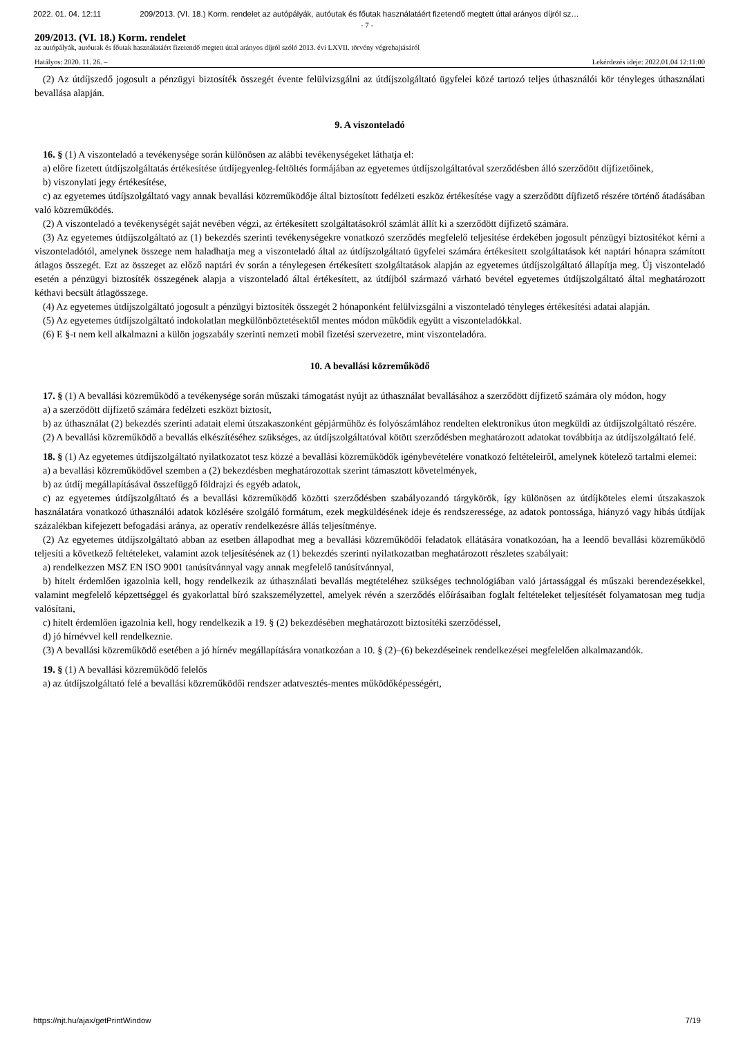2022. 01. 04. 12:11 209/2013. (VI. 18.) Korm. rendelet az autópályák, autóutak és főutak használatáért fizetendő megtett úttal arányos díjról sz…
- 7 -
209/2013. (VI. 18.) Korm. rendelet
az autópályák, autóutak és főutak használatáért fizetendő megtett úttal arányos díjról szóló 2013. évi LXVII. törvény végrehajtásáról
Hatályos: 2020. 11. 26. – Lekérdezés ideje: 2022.01.04 12:11:00
(2) Az útdíjszedő jogosult a pénzügyi biztosíték összegét évente felülvizsgálni az útdíjszolgáltató ügyfelei közé tartozó teljes úthasználói kör tényleges úthasználati bevallása alapján.
9. A viszonteladó
16. § (1) A viszonteladó a tevékenysége során különösen az alábbi tevékenységeket láthatja el:
a) előre fizetett útdíjszolgáltatás értékesítése útdíjegyenleg-feltöltés formájában az egyetemes útdíjszolgáltatóval szerződésben álló szerződött díjfizetőinek,
b) viszonylati jegy értékesítése,
c) az egyetemes útdíjszolgáltató vagy annak bevallási közreműködője által biztosított fedélzeti eszköz értékesítése vagy a szerződött díjfizető részére történő átadásában való közreműködés.
(2) A viszonteladó a tevékenységét saját nevében végzi, az értékesített szolgáltatásokról számlát állít ki a szerződött díjfizető számára.
(3) Az egyetemes útdíjszolgáltató az (1) bekezdés szerinti tevékenységekre vonatkozó szerződés megfelelő teljesítése érdekében jogosult pénzügyi biztosítékot kérni a viszonteladótól, amelynek összege nem haladhatja meg a viszonteladó által az útdíjszolgáltató ügyfelei számára értékesített szolgáltatások két naptári hónapra számított átlagos összegét. Ezt az összeget az előző naptári év során a ténylegesen értékesített szolgáltatások alapján az egyetemes útdíjszolgáltató állapítja meg. Új viszonteladó esetén a pénzügyi biztosíték összegének alapja a viszonteladó által értékesített, az útdíjból származó várható bevétel egyetemes útdíjszolgáltató által meghatározott kéthavi becsült átlagösszege.
(4) Az egyetemes útdíjszolgáltató jogosult a pénzügyi biztosíték összegét 2 hónaponként felülvizsgálni a viszonteladó tényleges értékesítési adatai alapján.
(5) Az egyetemes útdíjszolgáltató indokolatlan megkülönböztetésektől mentes módon működik együtt a viszonteladókkal.
(6) E §-t nem kell alkalmazni a külön jogszabály szerinti nemzeti mobil fizetési szervezetre, mint viszonteladóra.
10. A bevallási közreműködő
17. § (1) A bevallási közreműködő a tevékenysége során műszaki támogatást nyújt az úthasználat bevallásához a szerződött díjfizető számára oly módon, hogy
a) a szerződött díjfizető számára fedélzeti eszközt biztosít,
b) az úthasználat (2) bekezdés szerinti adatait elemi útszakaszonként gépjárműhöz és folyószámlához rendelten elektronikus úton megküldi az útdíjszolgáltató részére.
(2) A bevallási közreműködő a bevallás elkészítéséhez szükséges, az útdíjszolgáltatóval kötött szerződésben meghatározott adatokat továbbítja az útdíjszolgáltató felé.
18. § (1) Az egyetemes útdíjszolgáltató nyilatkozatot tesz közzé a bevallási közreműködők igénybevételére vonatkozó feltételeiről, amelynek kötelező tartalmi elemei:
a) a bevallási közreműködővel szemben a (2) bekezdésben meghatározottak szerint támasztott követelmények,
b) az útdíj megállapításával összefüggő földrajzi és egyéb adatok,
c) az egyetemes útdíjszolgáltató és a bevallási közreműködő közötti szerződésben szabályozandó tárgykörök, így különösen az útdíjköteles elemi útszakaszok használatára vonatkozó úthasználói adatok közlésére szolgáló formátum, ezek megküldésének ideje és rendszeressége, az adatok pontossága, hiányzó vagy hibás útdíjak százalékban kifejezett befogadási aránya, az operatív rendelkezésre állás teljesítménye.
(2) Az egyetemes útdíjszolgáltató abban az esetben állapodhat meg a bevallási közreműködői feladatok ellátására vonatkozóan, ha a leendő bevallási közreműködő teljesíti a következő feltételeket, valamint azok teljesítésének az (1) bekezdés szerinti nyilatkozatban meghatározott részletes szabályait:
a) rendelkezzen MSZ EN ISO 9001 tanúsítvánnyal vagy annak megfelelő tanúsítvánnyal,
b) hitelt érdemlően igazolnia kell, hogy rendelkezik az úthasználati bevallás megtételéhez szükséges technológiában való jártassággal és műszaki berendezésekkel, valamint megfelelő képzettséggel és gyakorlattal bíró szakszemélyzettel, amelyek révén a szerződés előírásaiban foglalt feltételeket teljesítését folyamatosan meg tudja valósítani,
c) hitelt érdemlően igazolnia kell, hogy rendelkezik a 19. § (2) bekezdésében meghatározott biztosítéki szerződéssel,
d) jó hírnévvel kell rendelkeznie.
(3) A bevallási közreműködő esetében a jó hírnév megállapítására vonatkozóan a 10. § (2)–(6) bekezdéseinek rendelkezései megfelelően alkalmazandók.
19. § (1) A bevallási közreműködő felelős
a) az útdíjszolgáltató felé a bevallási közreműködői rendszer adatvesztés-mentes működőképességért,
https://njt.hu/ajax/getPrintWindow 7/19